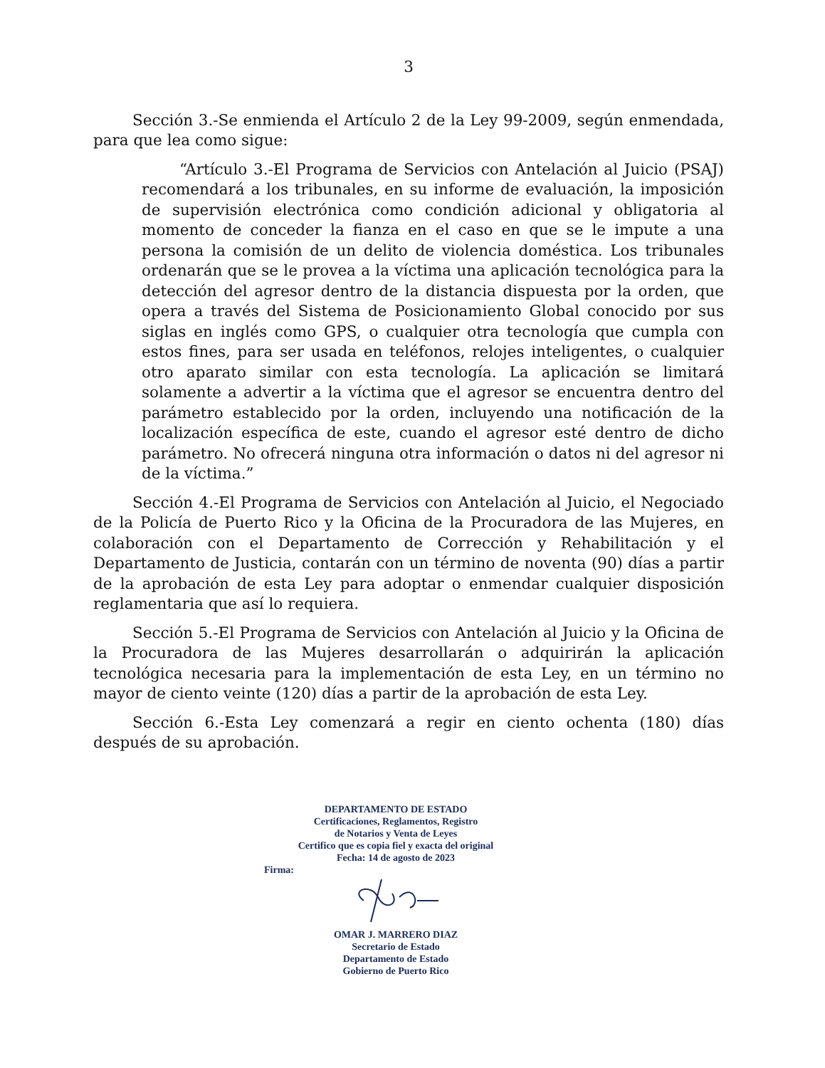3
Sección 3.-Se enmienda el Artículo 2 de la Ley 99-2009, según enmendada, para que lea como sigue:
“Artículo 3.-El Programa de Servicios con Antelación al Juicio (PSAJ) recomendará a los tribunales, en su informe de evaluación, la imposición de supervisión electrónica como condición adicional y obligatoria al momento de conceder la fianza en el caso en que se le impute a una persona la comisión de un delito de violencia doméstica. Los tribunales ordenarán que se le provea a la víctima una aplicación tecnológica para la detección del agresor dentro de la distancia dispuesta por la orden, que opera a través del Sistema de Posicionamiento Global conocido por sus siglas en inglés como GPS, o cualquier otra tecnología que cumpla con estos fines, para ser usada en teléfonos, relojes inteligentes, o cualquier otro aparato similar con esta tecnología. La aplicación se limitará solamente a advertir a la víctima que el agresor se encuentra dentro del parámetro establecido por la orden, incluyendo una notificación de la localización específica de este, cuando el agresor esté dentro de dicho parámetro. No ofrecerá ninguna otra información o datos ni del agresor ni de la víctima.”
Sección 4.-El Programa de Servicios con Antelación al Juicio, el Negociado de la Policía de Puerto Rico y la Oficina de la Procuradora de las Mujeres, en colaboración con el Departamento de Corrección y Rehabilitación y el Departamento de Justicia, contarán con un término de noventa (90) días a partir de la aprobación de esta Ley para adoptar o enmendar cualquier disposición reglamentaria que así lo requiera.
Sección 5.-El Programa de Servicios con Antelación al Juicio y la Oficina de la Procuradora de las Mujeres desarrollarán o adquirirán la aplicación tecnológica necesaria para la implementación de esta Ley, en un término no mayor de ciento veinte (120) días a partir de la aprobación de esta Ley.
Sección 6.-Esta Ley comenzará a regir en ciento ochenta (180) días después de su aprobación.
DEPARTAMENTO DE ESTADO
Certificaciones, Reglamentos, Registro
de Notarios y Venta de Leyes
Certifico que es copia fiel y exacta del original
Fecha: 14 de agosto de 2023
Firma:
OMAR J. MARRERO DIAZ
Secretario de Estado
Departamento de Estado
Gobierno de Puerto Rico